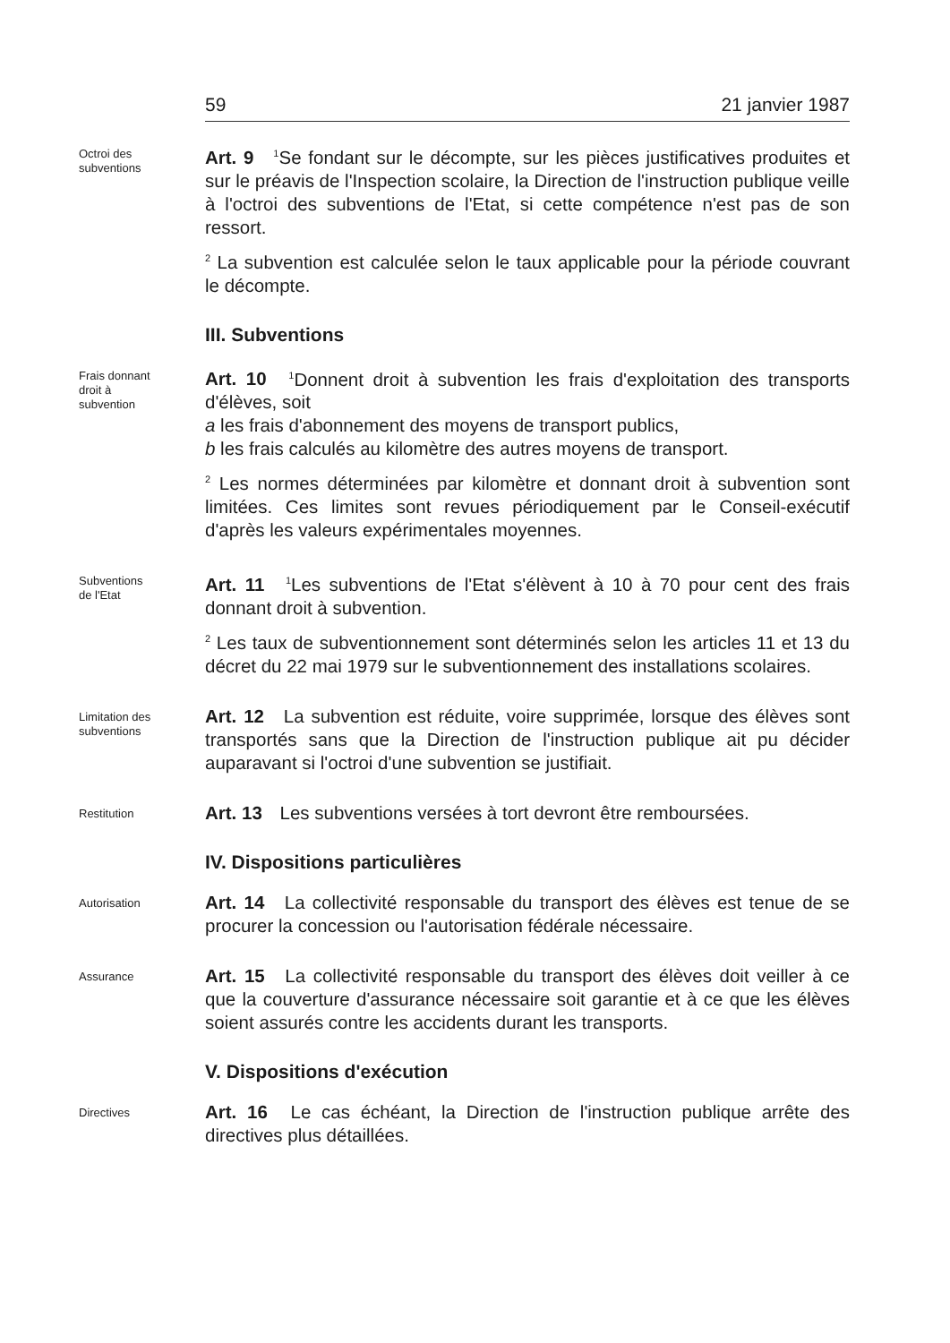59 21 janvier 1987
Octroi des
subventions
Art. 9 <sup>1</sup>Se fondant sur le décompte, sur les pièces justificatives produites et sur le préavis de l'Inspection scolaire, la Direction de l'instruction publique veille à l'octroi des subventions de l'Etat, si cette compétence n'est pas de son ressort.
<sup>2</sup> La subvention est calculée selon le taux applicable pour la période couvrant le décompte.
III. Subventions
Frais donnant
droit à
subvention
Art. 10 <sup>1</sup>Donnent droit à subvention les frais d'exploitation des transports d'élèves, soit
a les frais d'abonnement des moyens de transport publics,
b les frais calculés au kilomètre des autres moyens de transport.
<sup>2</sup> Les normes déterminées par kilomètre et donnant droit à subvention sont limitées. Ces limites sont revues périodiquement par le Conseil-exécutif d'après les valeurs expérimentales moyennes.
Subventions
de l'Etat
Art. 11 <sup>1</sup>Les subventions de l'Etat s'élèvent à 10 à 70 pour cent des frais donnant droit à subvention.
<sup>2</sup> Les taux de subventionnement sont déterminés selon les articles 11 et 13 du décret du 22 mai 1979 sur le subventionnement des installations scolaires.
Limitation des
subventions
Art. 12 La subvention est réduite, voire supprimée, lorsque des élèves sont transportés sans que la Direction de l'instruction publique ait pu décider auparavant si l'octroi d'une subvention se justifiait.
Restitution
Art. 13 Les subventions versées à tort devront être remboursées.
IV. Dispositions particulières
Autorisation
Art. 14 La collectivité responsable du transport des élèves est tenue de se procurer la concession ou l'autorisation fédérale nécessaire.
Assurance
Art. 15 La collectivité responsable du transport des élèves doit veiller à ce que la couverture d'assurance nécessaire soit garantie et à ce que les élèves soient assurés contre les accidents durant les transports.
V. Dispositions d'exécution
Directives
Art. 16 Le cas échéant, la Direction de l'instruction publique arrête des directives plus détaillées.